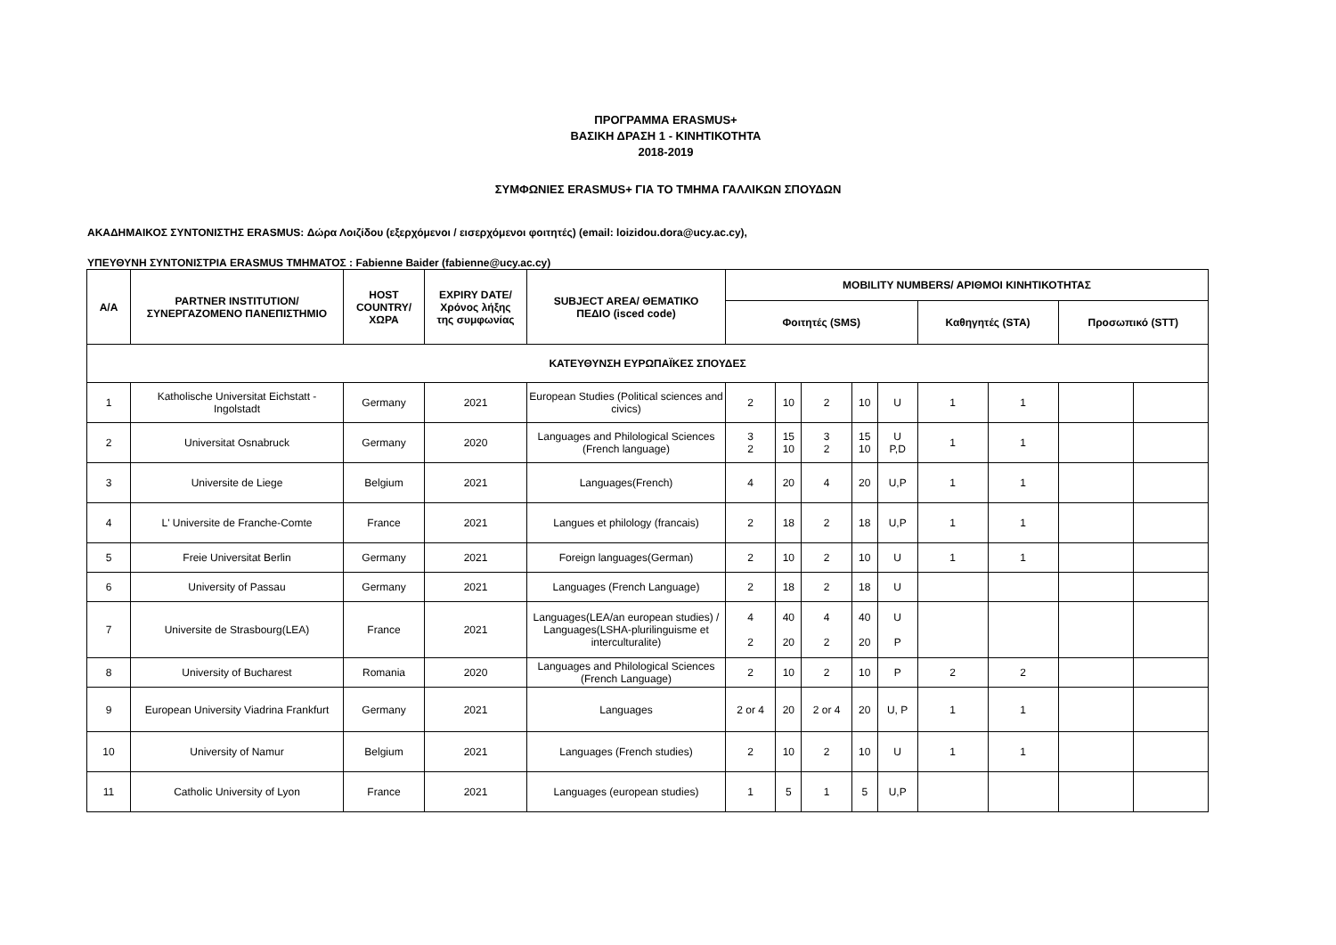ΠΡΟΓΡΑΜΜΑ ERASMUS+
ΒΑΣΙΚΗ ΔΡΑΣΗ 1 - ΚΙΝΗΤΙΚΟΤΗΤΑ
2018-2019
ΣΥΜΦΩΝΙΕΣ ERASMUS+ ΓΙΑ ΤΟ ΤΜΗΜΑ ΓΑΛΛΙΚΩΝ ΣΠΟΥΔΩΝ
ΑΚΑΔΗΜΑΙΚΟΣ ΣΥΝΤΟΝΙΣΤΗΣ ERASMUS: Δώρα Λοιζίδου (εξερχόμενοι / εισερχόμενοι φοιτητές) (email: loizidou.dora@ucy.ac.cy),
ΥΠΕΥΘΥΝΗ ΣΥΝΤΟΝΙΣΤΡΙΑ ERASMUS ΤΜΗΜΑΤΟΣ : Fabienne Baider (fabienne@ucy.ac.cy)
| Α/Α | PARTNER INSTITUTION/ ΣΥΝΕΡΓΑΖΟΜΕΝΟ ΠΑΝΕΠΙΣΤΗΜΙΟ | HOST COUNTRY/ ΧΩΡΑ | EXPIRY DATE/ Χρόνος λήξης της συμφωνίας | SUBJECT AREA/ ΘΕΜΑΤΙΚΟ ΠΕΔΙΟ (isced code) | MOBILITY NUMBERS/ ΑΡΙΘΜΟΙ ΚΙΝΗΤΙΚΟΤΗΤΑΣ | | | | | | | | |
| --- | --- | --- | --- | --- | --- | --- | --- | --- | --- | --- | --- | --- | --- |
| | | | | | Φοιτητές (SMS) | | | | | Καθηγητές (STA) | | Προσωπικό (STT) | |
| ΚΑΤΕΥΘΥΝΣΗ ΕΥΡΩΠΑΪΚΕΣ ΣΠΟΥΔΕΣ | | | | | | | | | | | | | |
| 1 | Katholische Universitat Eichstatt - Ingolstadt | Germany | 2021 | European Studies (Political sciences and civics) | 2 | 10 | 2 | 10 | U | 1 | 1 | | |
| 2 | Universitat Osnabruck | Germany | 2020 | Languages and Philological Sciences (French language) | 3 2 | 15 10 | 3 2 | 15 10 | U P,D | 1 | 1 | | |
| 3 | Universite de Liege | Belgium | 2021 | Languages(French) | 4 | 20 | 4 | 20 | U,P | 1 | 1 | | |
| 4 | L' Universite de Franche-Comte | France | 2021 | Langues et philology (francais) | 2 | 18 | 2 | 18 | U,P | 1 | 1 | | |
| 5 | Freie Universitat Berlin | Germany | 2021 | Foreign languages(German) | 2 | 10 | 2 | 10 | U | 1 | 1 | | |
| 6 | University of Passau | Germany | 2021 | Languages (French Language) | 2 | 18 | 2 | 18 | U | | | | |
| 7 | Universite de Strasbourg(LEA) | France | 2021 | Languages(LEA/an european studies) / Languages(LSHA-plurilinguisme et interculturalite) | 4 2 | 40 20 | 4 2 | 40 20 | U P | | | | |
| 8 | University of Bucharest | Romania | 2020 | Languages and Philological Sciences (French Language) | 2 | 10 | 2 | 10 | P | 2 | 2 | | |
| 9 | European University Viadrina Frankfurt | Germany | 2021 | Languages | 2 or 4 | 20 | 2 or 4 | 20 | U, P | 1 | 1 | | |
| 10 | University of Namur | Belgium | 2021 | Languages (French studies) | 2 | 10 | 2 | 10 | U | 1 | 1 | | |
| 11 | Catholic University of Lyon | France | 2021 | Languages (european studies) | 1 | 5 | 1 | 5 | U,P | | | | |